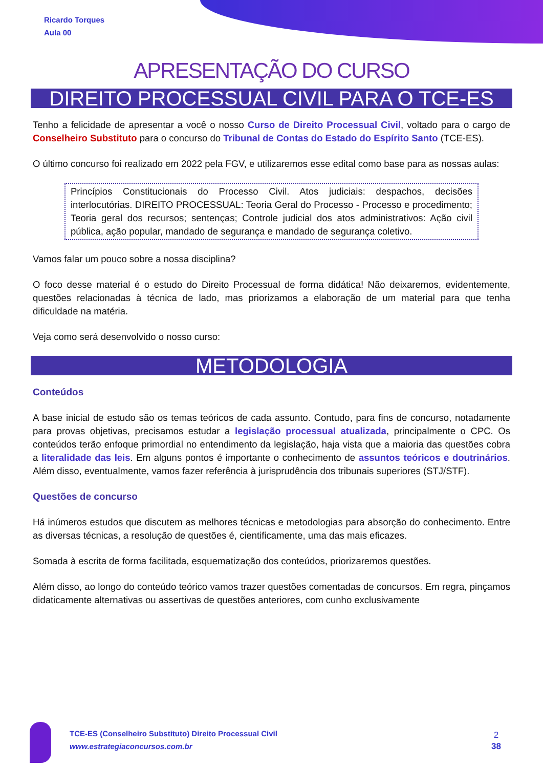Ricardo Torques
Aula 00
APRESENTAÇÃO DO CURSO
DIREITO PROCESSUAL CIVIL PARA O TCE-ES
Tenho a felicidade de apresentar a você o nosso Curso de Direito Processual Civil, voltado para o cargo de Conselheiro Substituto para o concurso do Tribunal de Contas do Estado do Espírito Santo (TCE-ES).
O último concurso foi realizado em 2022 pela FGV, e utilizaremos esse edital como base para as nossas aulas:
Princípios Constitucionais do Processo Civil. Atos judiciais: despachos, decisões interlocutórias. DIREITO PROCESSUAL: Teoria Geral do Processo - Processo e procedimento; Teoria geral dos recursos; sentenças; Controle judicial dos atos administrativos: Ação civil pública, ação popular, mandado de segurança e mandado de segurança coletivo.
Vamos falar um pouco sobre a nossa disciplina?
O foco desse material é o estudo do Direito Processual de forma didática! Não deixaremos, evidentemente, questões relacionadas à técnica de lado, mas priorizamos a elaboração de um material para que tenha dificuldade na matéria.
Veja como será desenvolvido o nosso curso:
METODOLOGIA
Conteúdos
A base inicial de estudo são os temas teóricos de cada assunto. Contudo, para fins de concurso, notadamente para provas objetivas, precisamos estudar a legislação processual atualizada, principalmente o CPC. Os conteúdos terão enfoque primordial no entendimento da legislação, haja vista que a maioria das questões cobra a literalidade das leis. Em alguns pontos é importante o conhecimento de assuntos teóricos e doutrinários. Além disso, eventualmente, vamos fazer referência à jurisprudência dos tribunais superiores (STJ/STF).
Questões de concurso
Há inúmeros estudos que discutem as melhores técnicas e metodologias para absorção do conhecimento. Entre as diversas técnicas, a resolução de questões é, cientificamente, uma das mais eficazes.
Somada à escrita de forma facilitada, esquematização dos conteúdos, priorizaremos questões.
Além disso, ao longo do conteúdo teórico vamos trazer questões comentadas de concursos. Em regra, pinçamos didaticamente alternativas ou assertivas de questões anteriores, com cunho exclusivamente
TCE-ES (Conselheiro Substituto) Direito Processual Civil
www.estrategiaconcursos.com.br
2
38